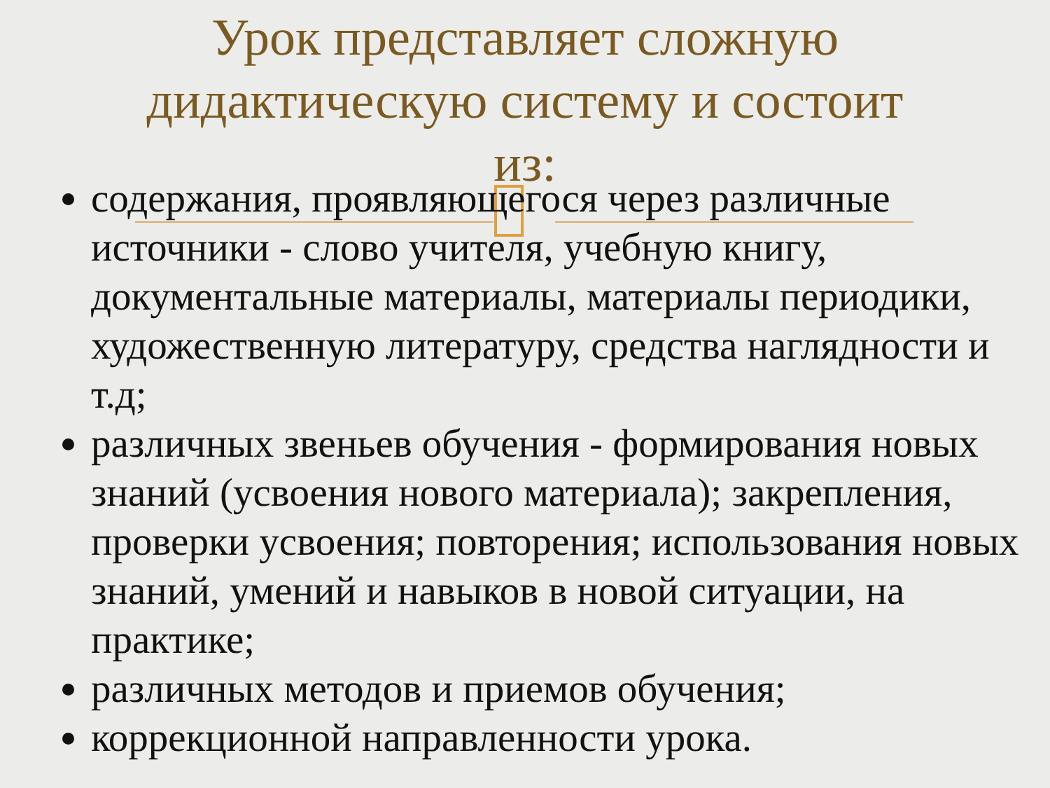Урок представляет сложную
дидактическую систему и состоит
из:
содержания, проявляющегося через различные источники - слово учителя, учебную книгу, документальные материалы, материалы периодики, художественную литературу, средства наглядности и т.д;
различных звеньев обучения - формирования новых знаний (усвоения нового материала); закрепления, проверки усвоения; повторения; использования новых знаний, умений и навыков в новой ситуации, на практике;
различных методов и приемов обучения;
коррекционной направленности урока.